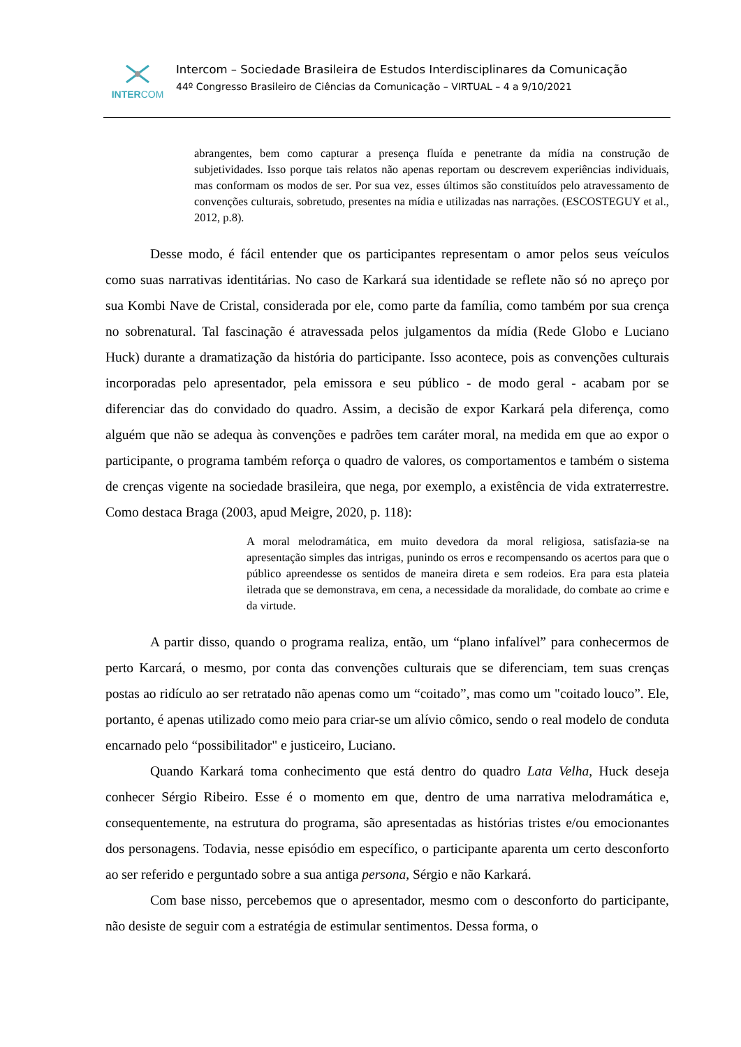INTERCOM
Intercom – Sociedade Brasileira de Estudos Interdisciplinares da Comunicação
44º Congresso Brasileiro de Ciências da Comunicação – VIRTUAL – 4 a 9/10/2021
abrangentes, bem como capturar a presença fluída e penetrante da mídia na construção de subjetividades. Isso porque tais relatos não apenas reportam ou descrevem experiências individuais, mas conformam os modos de ser. Por sua vez, esses últimos são constituídos pelo atravessamento de convenções culturais, sobretudo, presentes na mídia e utilizadas nas narrações. (ESCOSTEGUY et al., 2012, p.8).
Desse modo, é fácil entender que os participantes representam o amor pelos seus veículos como suas narrativas identitárias. No caso de Karkará sua identidade se reflete não só no apreço por sua Kombi Nave de Cristal, considerada por ele, como parte da família, como também por sua crença no sobrenatural. Tal fascinação é atravessada pelos julgamentos da mídia (Rede Globo e Luciano Huck) durante a dramatização da história do participante. Isso acontece, pois as convenções culturais incorporadas pelo apresentador, pela emissora e seu público - de modo geral - acabam por se diferenciar das do convidado do quadro. Assim, a decisão de expor Karkará pela diferença, como alguém que não se adequa às convenções e padrões tem caráter moral, na medida em que ao expor o participante, o programa também reforça o quadro de valores, os comportamentos e também o sistema de crenças vigente na sociedade brasileira, que nega, por exemplo, a existência de vida extraterrestre. Como destaca Braga (2003, apud Meigre, 2020, p. 118):
A moral melodramática, em muito devedora da moral religiosa, satisfazia-se na apresentação simples das intrigas, punindo os erros e recompensando os acertos para que o público apreendesse os sentidos de maneira direta e sem rodeios. Era para esta plateia iletrada que se demonstrava, em cena, a necessidade da moralidade, do combate ao crime e da virtude.
A partir disso, quando o programa realiza, então, um “plano infalível” para conhecermos de perto Karcará, o mesmo, por conta das convenções culturais que se diferenciam, tem suas crenças postas ao ridículo ao ser retratado não apenas como um “coitado”, mas como um "coitado louco”. Ele, portanto, é apenas utilizado como meio para criar-se um alívio cômico, sendo o real modelo de conduta encarnado pelo “possibilitador" e justiceiro, Luciano.
Quando Karkará toma conhecimento que está dentro do quadro Lata Velha, Huck deseja conhecer Sérgio Ribeiro. Esse é o momento em que, dentro de uma narrativa melodramática e, consequentemente, na estrutura do programa, são apresentadas as histórias tristes e/ou emocionantes dos personagens. Todavia, nesse episódio em específico, o participante aparenta um certo desconforto ao ser referido e perguntado sobre a sua antiga persona, Sérgio e não Karkará.
Com base nisso, percebemos que o apresentador, mesmo com o desconforto do participante, não desiste de seguir com a estratégia de estimular sentimentos. Dessa forma, o